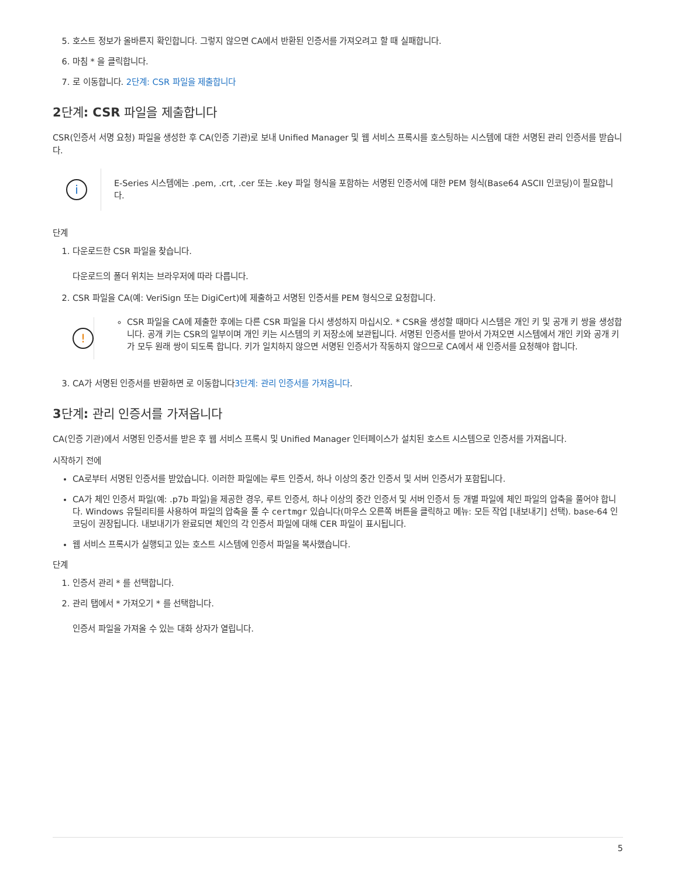5. 호스트 정보가 올바른지 확인합니다. 그렇지 않으면 CA에서 반환된 인증서를 가져오려고 할 때 실패합니다.
6. 마침 * 을 클릭합니다.
7. 로 이동합니다. 2단계: CSR 파일을 제출합니다
2단계: CSR 파일을 제출합니다
CSR(인증서 서명 요청) 파일을 생성한 후 CA(인증 기관)로 보내 Unified Manager 및 웹 서비스 프록시를 호스팅하는 시스템에 대한 서명된 관리 인증서를 받습니다.
i
E-Series 시스템에는 .pem, .crt, .cer 또는 .key 파일 형식을 포함하는 서명된 인증서에 대한 PEM 형식(Base64 ASCII 인코딩)이 필요합니다.
단계
1. 다운로드한 CSR 파일을 찾습니다.
다운로드의 폴더 위치는 브라우저에 따라 다릅니다.
2. CSR 파일을 CA(예: VeriSign 또는 DigiCert)에 제출하고 서명된 인증서를 PEM 형식으로 요청합니다.
!
CSR 파일을 CA에 제출한 후에는 다른 CSR 파일을 다시 생성하지 마십시오. * CSR을 생성할 때마다 시스템은 개인 키 및 공개 키 쌍을 생성합니다. 공개 키는 CSR의 일부이며 개인 키는 시스템의 키 저장소에 보관됩니다. 서명된 인증서를 받아서 가져오면 시스템에서 개인 키와 공개 키가 모두 원래 쌍이 되도록 합니다. 키가 일치하지 않으면 서명된 인증서가 작동하지 않으므로 CA에서 새 인증서를 요청해야 합니다.
3. CA가 서명된 인증서를 반환하면 로 이동합니다3단계: 관리 인증서를 가져옵니다.
3단계: 관리 인증서를 가져옵니다
CA(인증 기관)에서 서명된 인증서를 받은 후 웹 서비스 프록시 및 Unified Manager 인터페이스가 설치된 호스트 시스템으로 인증서를 가져옵니다.
시작하기 전에
CA로부터 서명된 인증서를 받았습니다. 이러한 파일에는 루트 인증서, 하나 이상의 중간 인증서 및 서버 인증서가 포함됩니다.
CA가 체인 인증서 파일(예: .p7b 파일)을 제공한 경우, 루트 인증서, 하나 이상의 중간 인증서 및 서버 인증서 등 개별 파일에 체인 파일의 압축을 풀어야 합니다. Windows 유틸리티를 사용하여 파일의 압축을 풀 수 certmgr 있습니다(마우스 오른쪽 버튼을 클릭하고 메뉴: 모든 작업 [내보내기] 선택). base-64 인코딩이 권장됩니다. 내보내기가 완료되면 체인의 각 인증서 파일에 대해 CER 파일이 표시됩니다.
웹 서비스 프록시가 실행되고 있는 호스트 시스템에 인증서 파일을 복사했습니다.
단계
1. 인증서 관리 * 를 선택합니다.
2. 관리 탭에서 * 가져오기 * 를 선택합니다.
인증서 파일을 가져올 수 있는 대화 상자가 열립니다.
5